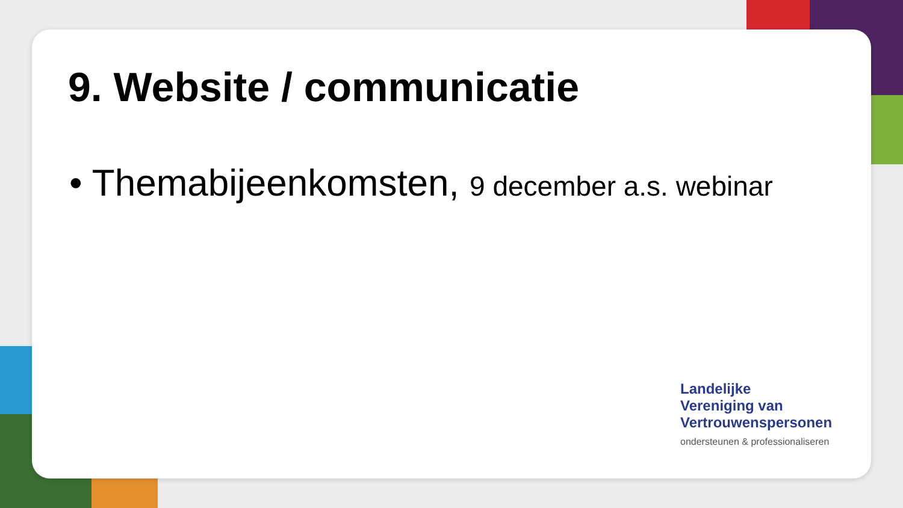9. Website / communicatie
• Themabijeenkomsten, 9 december a.s. webinar
Landelijke
Vereniging van
Vertrouwenspersonen
ondersteunen & professionaliseren